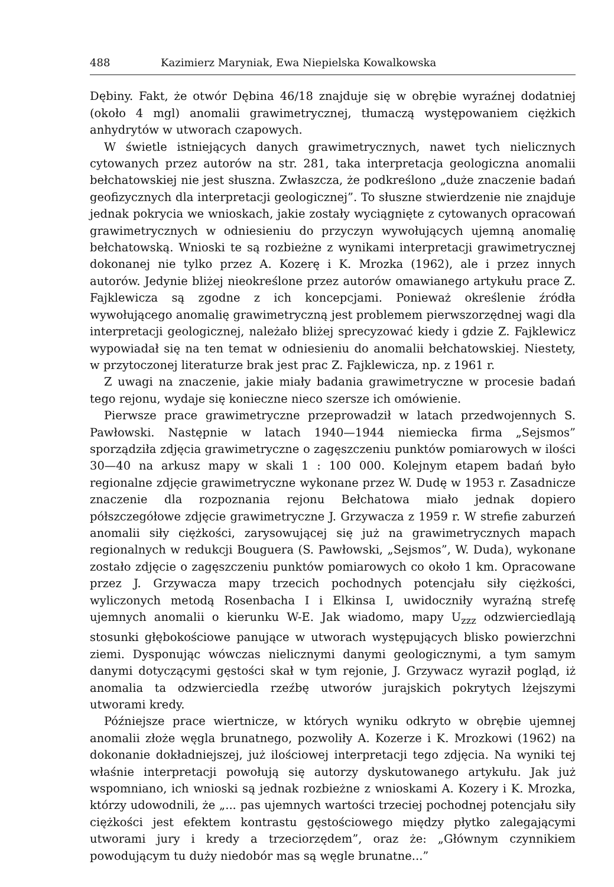488 Kazimierz Maryniak, Ewa Niepielska Kowalkowska
Dębiny. Fakt, że otwór Dębina 46/18 znajduje się w obrębie wyraźnej dodatniej (około 4 mgl) anomalii grawimetrycznej, tłumaczą występowaniem ciężkich anhydrytów w utworach czapowych.
W świetle istniejących danych grawimetrycznych, nawet tych nielicznych cytowanych przez autorów na str. 281, taka interpretacja geologiczna anomalii bełchatowskiej nie jest słuszna. Zwłaszcza, że podkreślono „duże znaczenie badań geofizycznych dla interpretacji geologicznej”. To słuszne stwierdzenie nie znajduje jednak pokrycia we wnioskach, jakie zostały wyciągnięte z cytowanych opracowań grawimetrycznych w odniesieniu do przyczyn wywołujących ujemną anomalię bełchatowską. Wnioski te są rozbieżne z wynikami interpretacji grawimetrycznej dokonanej nie tylko przez A. Kozerę i K. Mrozka (1962), ale i przez innych autorów. Jedynie bliżej nieokreślone przez autorów omawianego artykułu prace Z. Fajklewicza są zgodne z ich koncepcjami. Ponieważ określenie źródła wywołującego anomalię grawimetryczną jest problemem pierwszorzędnej wagi dla interpretacji geologicznej, należało bliżej sprecyzować kiedy i gdzie Z. Fajklewicz wypowiadał się na ten temat w odniesieniu do anomalii bełchatowskiej. Niestety, w przytoczonej literaturze brak jest prac Z. Fajklewicza, np. z 1961 r.
Z uwagi na znaczenie, jakie miały badania grawimetryczne w procesie badań tego rejonu, wydaje się konieczne nieco szersze ich omówienie.
Pierwsze prace grawimetryczne przeprowadził w latach przedwojennych S. Pawłowski. Następnie w latach 1940—1944 niemiecka firma „Sejsmos” sporządziła zdjęcia grawimetryczne o zagęszczeniu punktów pomiarowych w ilości 30—40 na arkusz mapy w skali 1 : 100 000. Kolejnym etapem badań było regionalne zdjęcie grawimetryczne wykonane przez W. Dudę w 1953 r. Zasadnicze znaczenie dla rozpoznania rejonu Bełchatowa miało jednak dopiero półszczegółowe zdjęcie grawimetryczne J. Grzywacza z 1959 r. W strefie zaburzeń anomalii siły ciężkości, zarysowującej się już na grawimetrycznych mapach regionalnych w redukcji Bouguera (S. Pawłowski, „Sejsmos”, W. Duda), wykonane zostało zdjęcie o zagęszczeniu punktów pomiarowych co około 1 km. Opracowane przez J. Grzywacza mapy trzecich pochodnych potencjału siły ciężkości, wyliczonych metodą Rosenbacha I i Elkinsa I, uwidoczniły wyraźną strefę ujemnych anomalii o kierunku W-E. Jak wiadomo, mapy U<sub>zzz</sub> odzwierciedlają stosunki głębokościowe panujące w utworach występujących blisko powierzchni ziemi. Dysponując wówczas nielicznymi danymi geologicznymi, a tym samym danymi dotyczącymi gęstości skał w tym rejonie, J. Grzywacz wyraził pogląd, iż anomalia ta odzwierciedla rzeźbę utworów jurajskich pokrytych lżejszymi utworami kredy.
Późniejsze prace wiertnicze, w których wyniku odkryto w obrębie ujemnej anomalii złoże węgla brunatnego, pozwoliły A. Kozerze i K. Mrozkowi (1962) na dokonanie dokładniejszej, już ilościowej interpretacji tego zdjęcia. Na wyniki tej właśnie interpretacji powołują się autorzy dyskutowanego artykułu. Jak już wspomniano, ich wnioski są jednak rozbieżne z wnioskami A. Kozery i K. Mrozka, którzy udowodnili, że „... pas ujemnych wartości trzeciej pochodnej potencjału siły ciężkości jest efektem kontrastu gęstościowego między płytko zalegającymi utworami jury i kredy a trzeciorzędem”, oraz że: „Głównym czynnikiem powodującym tu duży niedobór mas są węgle brunatne...”